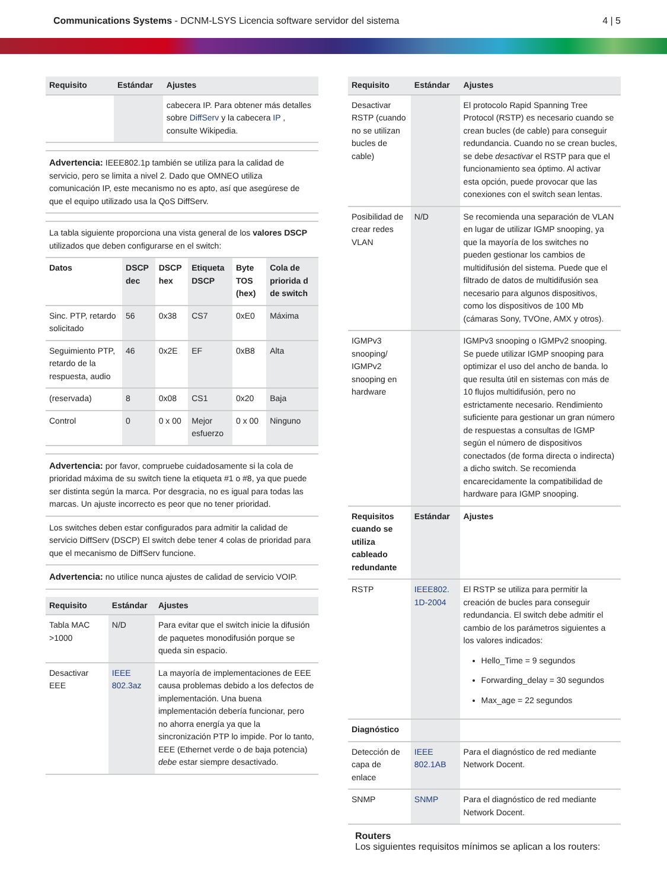Communications Systems - DCNM-LSYS Licencia software servidor del sistema
4 | 5
| Requisito | Estándar | Ajustes |
| --- | --- | --- |
| | | cabecera IP. Para obtener más detalles sobre DiffServ y la cabecera IP , consulte Wikipedia. |
Advertencia: IEEE802.1p también se utiliza para la calidad de servicio, pero se limita a nivel 2. Dado que OMNEO utiliza comunicación IP, este mecanismo no es apto, así que asegúrese de que el equipo utilizado usa la QoS DiffServ.
La tabla siguiente proporciona una vista general de los valores DSCP utilizados que deben configurarse en el switch:
| Datos | DSCP dec | DSCP hex | Etiqueta DSCP | Byte TOS (hex) | Cola de priorida d de switch |
| Sinc. PTP, retardo solicitado | 56 | 0x38 | CS7 | 0xE0 | Máxima |
| Seguimiento PTP, retardo de la respuesta, audio | 46 | 0x2E | EF | 0xB8 | Alta |
| (reservada) | 8 | 0x08 | CS1 | 0x20 | Baja |
| Control | 0 | 0 x 00 | Mejor esfuerzo | 0 x 00 | Ninguno |
Advertencia: por favor, compruebe cuidadosamente si la cola de prioridad máxima de su switch tiene la etiqueta #1 o #8, ya que puede ser distinta según la marca. Por desgracia, no es igual para todas las marcas. Un ajuste incorrecto es peor que no tener prioridad.
Los switches deben estar configurados para admitir la calidad de servicio DiffServ (DSCP) El switch debe tener 4 colas de prioridad para que el mecanismo de DiffServ funcione.
Advertencia: no utilice nunca ajustes de calidad de servicio VOIP.
| Requisito | Estándar | Ajustes |
| --- | --- | --- |
| Tabla MAC >1000 | N/D | Para evitar que el switch inicie la difusión de paquetes monodifusión porque se queda sin espacio. |
| Desactivar EEE | IEEE 802.3az | La mayoría de implementaciones de EEE causa problemas debido a los defectos de implementación. Una buena implementación debería funcionar, pero no ahorra energía ya que la sincronización PTP lo impide. Por lo tanto, EEE (Ethernet verde o de baja potencia) debe estar siempre desactivado. |
| Requisito | Estándar | Ajustes |
| --- | --- | --- |
| Desactivar RSTP (cuando no se utilizan bucles de cable) | | El protocolo Rapid Spanning Tree Protocol (RSTP) es necesario cuando se crean bucles (de cable) para conseguir redundancia. Cuando no se crean bucles, se debe desactivar el RSTP para que el funcionamiento sea óptimo. Al activar esta opción, puede provocar que las conexiones con el switch sean lentas. |
| Posibilidad de crear redes VLAN | N/D | Se recomienda una separación de VLAN en lugar de utilizar IGMP snooping, ya que la mayoría de los switches no pueden gestionar los cambios de multidifusión del sistema. Puede que el filtrado de datos de multidifusión sea necesario para algunos dispositivos, como los dispositivos de 100 Mb (cámaras Sony, TVOne, AMX y otros). |
| IGMPv3 snooping/ IGMPv2 snooping en hardware | | IGMPv3 snooping o IGMPv2 snooping. Se puede utilizar IGMP snooping para optimizar el uso del ancho de banda. lo que resulta útil en sistemas con más de 10 flujos multidifusión, pero no estrictamente necesario. Rendimiento suficiente para gestionar un gran número de respuestas a consultas de IGMP según el número de dispositivos conectados (de forma directa o indirecta) a dicho switch. Se recomienda encarecidamente la compatibilidad de hardware para IGMP snooping. |
| Requisitos cuando se utiliza cableado redundante | Estándar | Ajustes |
| RSTP | IEEE802. 1D-2004 | El RSTP se utiliza para permitir la creación de bucles para conseguir redundancia. El switch debe admitir el cambio de los parámetros siguientes a los valores indicados: Hello_Time = 9 segundos Forwarding_delay = 30 segundos Max_age = 22 segundos |
| Diagnóstico | | |
| Detección de capa de enlace | IEEE 802.1AB | Para el diagnóstico de red mediante Network Docent. |
| SNMP | SNMP | Para el diagnóstico de red mediante Network Docent. |
Routers
Los siguientes requisitos mínimos se aplican a los routers: